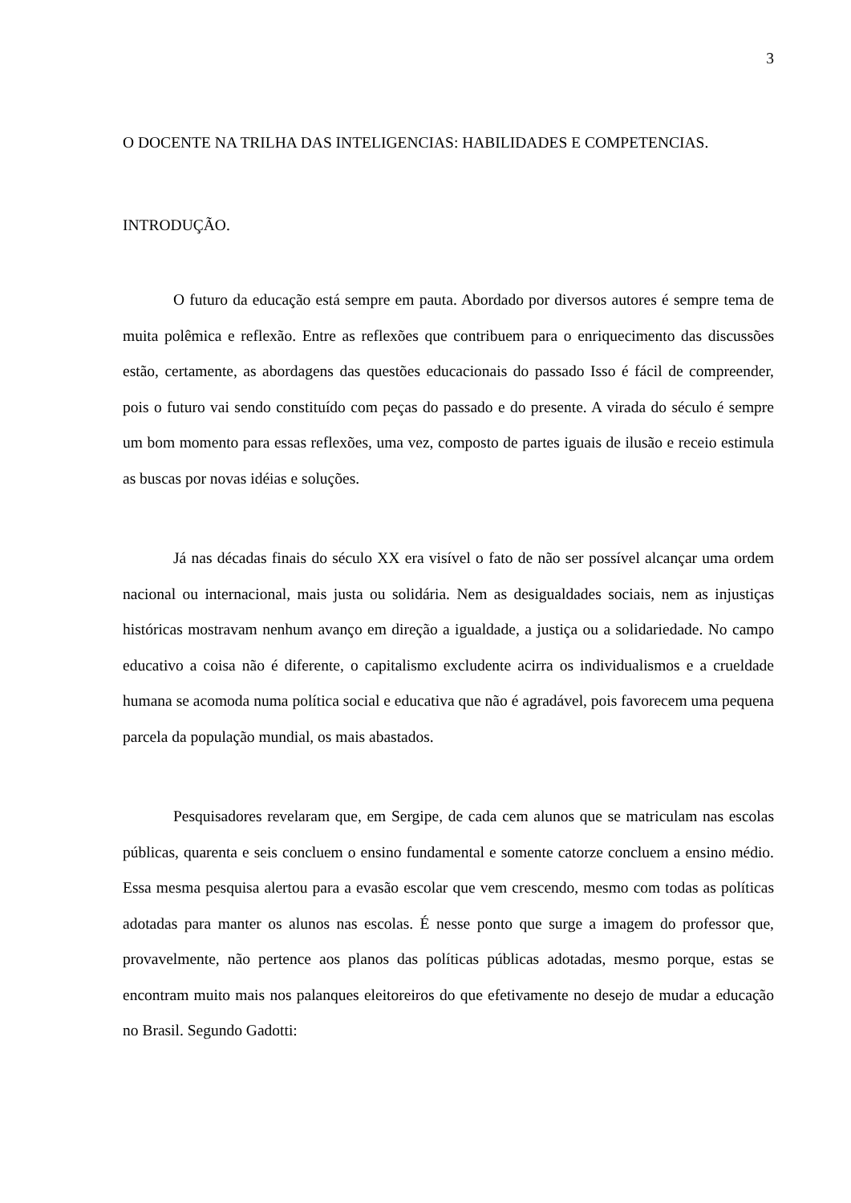3
O DOCENTE NA TRILHA DAS INTELIGENCIAS: HABILIDADES E COMPETENCIAS.
INTRODUÇÃO.
O futuro da educação está sempre em pauta. Abordado por diversos autores é sempre tema de muita polêmica e reflexão. Entre as reflexões que contribuem para o enriquecimento das discussões estão, certamente, as abordagens das questões educacionais do passado Isso é fácil de compreender, pois o futuro vai sendo constituído com peças do passado e do presente. A virada do século é sempre um bom momento para essas reflexões, uma vez, composto de partes iguais de ilusão e receio estimula as buscas por novas idéias e soluções.
Já nas décadas finais do século XX era visível o fato de não ser possível alcançar uma ordem nacional ou internacional, mais justa ou solidária. Nem as desigualdades sociais, nem as injustiças históricas mostravam nenhum avanço em direção a igualdade, a justiça ou a solidariedade. No campo educativo a coisa não é diferente, o capitalismo excludente acirra os individualismos e a crueldade humana se acomoda numa política social e educativa que não é agradável, pois favorecem uma pequena parcela da população mundial, os mais abastados.
Pesquisadores revelaram que, em Sergipe, de cada cem alunos que se matriculam nas escolas públicas, quarenta e seis concluem o ensino fundamental e somente catorze concluem a ensino médio. Essa mesma pesquisa alertou para a evasão escolar que vem crescendo, mesmo com todas as políticas adotadas para manter os alunos nas escolas. É nesse ponto que surge a imagem do professor que, provavelmente, não pertence aos planos das políticas públicas adotadas, mesmo porque, estas se encontram muito mais nos palanques eleitoreiros do que efetivamente no desejo de mudar a educação no Brasil. Segundo Gadotti: